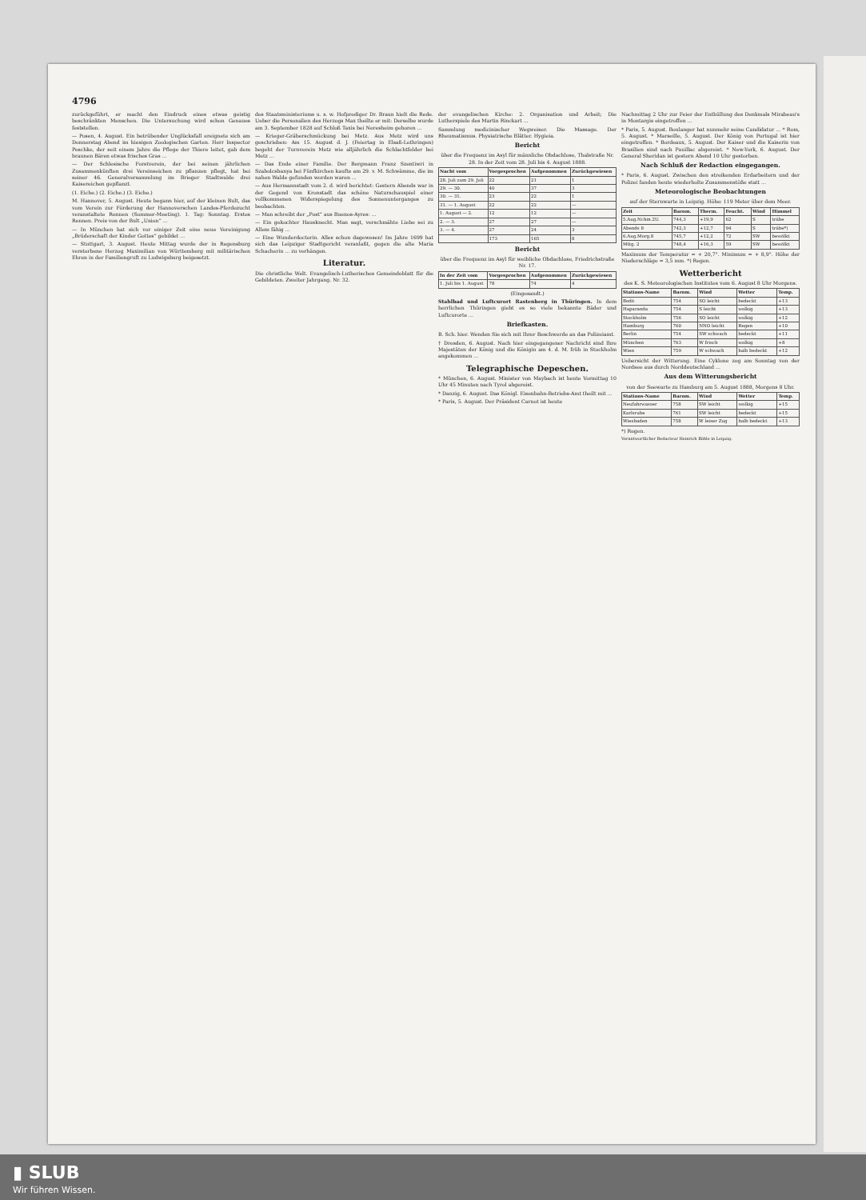4796
zurückgeführt, er macht den Eindruck eines etwas geistig beschränkten Menschen. Die Untersuchung wird schon Genaues feststellen.
— Posen, 4. August. Ein betrübender Unglücksfall ereignete sich am Donnerstag Abend im hiesigen Zoologischen Garten. Herr Inspector Peschke, der seit einem Jahre die Pflege der Thiere leitet, gab dem braunen Bären etwas frisches Gras ...
— Der Schlesische Forstverein, der bei seinen jährlichen Zusammenkünften drei Vereinseichen zu pflanzen pflegt, hat bei seiner 46. Generalversammlung im Brieger Stadtwalde drei Kaisereichen gepflanzt.
(1. Eiche.) (2. Eiche.) (3. Eiche.)
M. Hannover, 5. August. Heute begann hier, auf der kleinen Bult, das vom Verein zur Förderung der Hannoverschen Landes-Pferdezucht veranstaltete Rennen (Sommer-Meeting). 1. Tag: Sonntag. Erstes Rennen. Preis von der Bult „Union“ ...
— In München hat sich vor einiger Zeit eine neue Vereinigung „Brüderschaft der Kinder Gottes“ gebildet ...
— Stuttgart, 3. August. Heute Mittag wurde der in Regensburg verstorbene Herzog Maximilian von Württemberg mit militärischen Ehren in der Familiengruft zu Ludwigsburg beigesetzt.
des Staatsministeriums u. s. w. Hofprediger Dr. Braun hielt die Rede. Ueber die Personalien des Herzogs Max theilte er mit: Derselbe wurde am 3. September 1828 auf Schloß Taxis bei Neresheim geboren ...
— Krieger-Gräberschmückung bei Metz. Aus Metz wird uns geschrieben: Am 15. August d. J. (Feiertag in Elsaß-Lothringen) begeht der Turnverein Metz wie alljährlich die Schlachtfelder bei Metz ...
— Das Ende einer Familie. Der Bergmann Franz Szentiwri in Szabolcsbanya bei Fünfkirchen kaufte am 29. v. M. Schwämme, die im nahen Walde gefunden worden waren ...
— Aus Hermannstadt vom 2. d. wird berichtet: Gestern Abends war in der Gegend von Kronstadt das schöne Naturschauspiel einer vollkommenen Widerspiegelung des Sonnenunterganges zu beobachten.
— Man schreibt der „Post“ aus Buenos-Ayres: ...
— Ein gekochter Hausknecht. Man sagt, verschmähte Liebe sei zu Allem fähig ...
— Eine Wunderdoctorin. Alles schon dagewesen! Im Jahre 1699 hat sich das Leipziger Stadtgericht veranlaßt, gegen die alte Maria Schacherin ... zu verhängen.
Literatur.
Die christliche Welt. Evangelisch-Lutherisches Gemeindeblatt für die Gebildeten. Zweiter Jahrgang. Nr. 32.
der evangelischen Kirche: 2. Organisation und Arbeit; Die Lutherspiele des Martin Rinckart ...
Sammlung medicinischer Wegweiser. Die Massage. Der Rheumatismus. Physiatrische Blätter. Hygieia.
Bericht
über die Frequenz im Asyl für männliche Obdachlose, Thalstraße Nr. 28. In der Zeit vom 28. Juli bis 4. August 1888.
| Nacht vom | Vorgesprochen | Aufgenommen | Zurückgewiesen |
| --- | --- | --- | --- |
| 28. Juli zum 29. Juli | 22 | 21 | 1 |
| 29. — 30. | 40 | 37 | 3 |
| 30. — 31. | 23 | 22 | 1 |
| 31. — 1. August | 22 | 22 | — |
| 1. August — 2. | 12 | 12 | — |
| 2. — 3. | 27 | 27 | — |
| 3. — 4. | 27 | 24 | 3 |
| | 173 | 165 | 8 |
Bericht
über die Frequenz im Asyl für weibliche Obdachlose, Friedrichstraße Nr. 17.
| In der Zeit vom | Vorgesprochen | Aufgenommen | Zurückgewiesen |
| --- | --- | --- | --- |
| 1. Juli bis 1. August | 78 | 74 | 4 |
(Eingesandt.)
Stahlbad und Luftcurort Rastenberg in Thüringen. In dem herrlichen Thüringen giebt es so viele bekannte Bäder und Luftcurorte ...
Briefkasten.
B. Sch. hier. Wenden Sie sich mit Ihrer Beschwerde an das Polizeiamt.
† Dresden, 6. August. Nach hier eingegangener Nachricht sind Ihre Majestäten der König und die Königin am 4. d. M. früh in Stockholm angekommen ...
Telegraphische Depeschen.
* München, 6. August. Minister von Maybach ist heute Vormittag 10 Uhr 45 Minuten nach Tyrol abgereist.
* Danzig, 6. August. Das Königl. Eisenbahn-Betriebs-Amt theilt mit ...
* Paris, 5. August. Der Präsident Carnot ist heute
Nachmittag 2 Uhr zur Feier der Enthüllung des Denkmals Mirabeau's in Montargis eingetroffen ...
* Paris, 5. August. Boulanger hat nunmehr seine Candidatur ... * Rom, 5. August. * Marseille, 5. August. Der König von Portugal ist hier eingetroffen. * Bordeaux, 5. August. Der Kaiser und die Kaiserin von Brasilien sind nach Pauillac abgereist. * New-York, 6. August. Der General Sheridan ist gestern Abend 10 Uhr gestorben.
Nach Schluß der Redaction eingegangen.
* Paris, 6. August. Zwischen den streikenden Erdarbeitern und der Polizei fanden heute wiederholte Zusammenstöße statt ...
Meteorologische Beobachtungen
auf der Sternwarte in Leipzig. Höhe: 119 Meter über dem Meer.
| Zeit | Barom. | Therm. | Feucht. | Wind | Himmel |
| --- | --- | --- | --- | --- | --- |
| 5.Aug.Nchm.2U. | 744,3 | +19,9 | 62 | S | trübe |
| Abends 8 | 742,3 | +12,7 | 94 | S | trübe*) |
| 6.Aug.Morg.8 | 745,7 | +12,2 | 72 | SW | bewölkt |
| Mttg. 2 | 748,4 | +16,3 | 59 | SW | bewölkt |
Maximum der Temperatur = + 20,7°. Minimum = + 8,9°. Höhe der Niederschläge = 3,5 mm. *) Regen.
Wetterbericht
des K. S. Meteorologischen Institutes vom 6. August 8 Uhr Morgens.
| Stations-Name | Barom. | Wind | Wetter | Temp. |
| --- | --- | --- | --- | --- |
| Bodö | 754 | SO leicht | bedeckt | +13 |
| Haparanda | 754 | S leicht | wolkig | +13 |
| Stockholm | 756 | SO leicht | wolkig | +12 |
| Hamburg | 760 | NNO leicht | Regen | +10 |
| Berlin | 754 | SW schwach | bedeckt | +11 |
| München | 763 | W frisch | wolkig | +8 |
| Wien | 759 | W schwach | halb bedeckt | +12 |
Uebersicht der Witterung. Eine Cyklone zog am Sonntag von der Nordsee aus durch Norddeutschland ...
Aus dem Witterungsbericht
von der Seewarte zu Hamburg am 5. August 1888, Morgens 8 Uhr.
| Stations-Name | Barom. | Wind | Wetter | Temp. |
| --- | --- | --- | --- | --- |
| Neufahrwasser | 758 | SW leicht | wolkig | +15 |
| Karlsruhe | 761 | SW leicht | bedeckt | +15 |
| Wiesbaden | 758 | W leiser Zug | halb bedeckt | +13 |
*) Regen.
Verantwortlicher Redacteur Heinrich Böhle in Leipzig.
▮ SLUB
Wir führen Wissen.